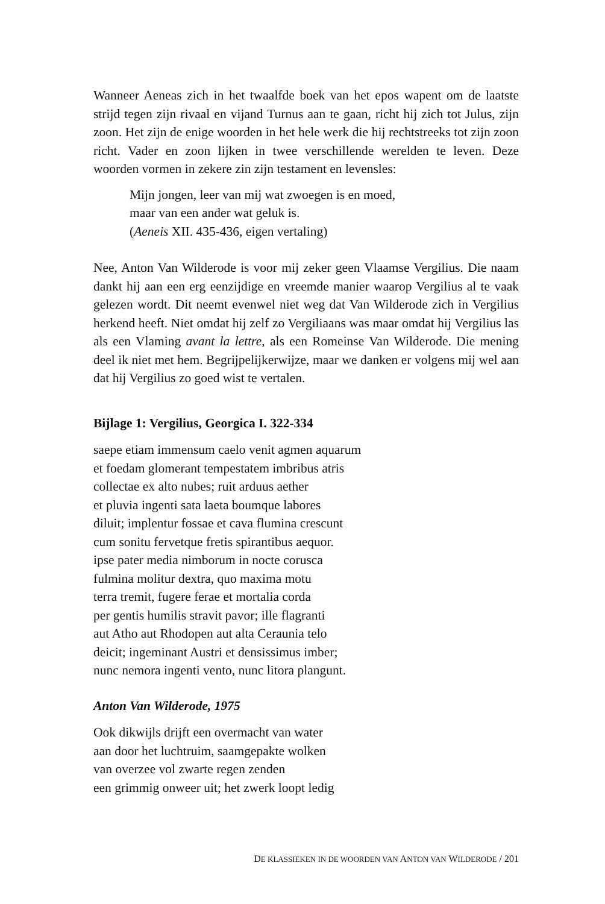Wanneer Aeneas zich in het twaalfde boek van het epos wapent om de laatste strijd tegen zijn rivaal en vijand Turnus aan te gaan, richt hij zich tot Julus, zijn zoon. Het zijn de enige woorden in het hele werk die hij rechtstreeks tot zijn zoon richt. Vader en zoon lijken in twee verschillende werelden te leven. Deze woorden vormen in zekere zin zijn testament en levensles:
Mijn jongen, leer van mij wat zwoegen is en moed,
maar van een ander wat geluk is.
(Aeneis XII. 435-436, eigen vertaling)
Nee, Anton Van Wilderode is voor mij zeker geen Vlaamse Vergilius. Die naam dankt hij aan een erg eenzijdige en vreemde manier waarop Vergilius al te vaak gelezen wordt. Dit neemt evenwel niet weg dat Van Wilderode zich in Vergilius herkend heeft. Niet omdat hij zelf zo Vergiliaans was maar omdat hij Vergilius las als een Vlaming avant la lettre, als een Romeinse Van Wilderode. Die mening deel ik niet met hem. Begrijpelijkerwijze, maar we danken er volgens mij wel aan dat hij Vergilius zo goed wist te vertalen.
Bijlage 1: Vergilius, Georgica I. 322-334
saepe etiam immensum caelo venit agmen aquarum
et foedam glomerant tempestatem imbribus atris
collectae ex alto nubes; ruit arduus aether
et pluvia ingenti sata laeta boumque labores
diluit; implentur fossae et cava flumina crescunt
cum sonitu fervetque fretis spirantibus aequor.
ipse pater media nimborum in nocte corusca
fulmina molitur dextra, quo maxima motu
terra tremit, fugere ferae et mortalia corda
per gentis humilis stravit pavor; ille flagranti
aut Atho aut Rhodopen aut alta Ceraunia telo
deicit; ingeminant Austri et densissimus imber;
nunc nemora ingenti vento, nunc litora plangunt.
Anton Van Wilderode, 1975
Ook dikwijls drijft een overmacht van water
aan door het luchtruim, saamgepakte wolken
van overzee vol zwarte regen zenden
een grimmig onweer uit; het zwerk loopt ledig
DE KLASSIEKEN IN DE WOORDEN VAN ANTON VAN WILDERODE / 201